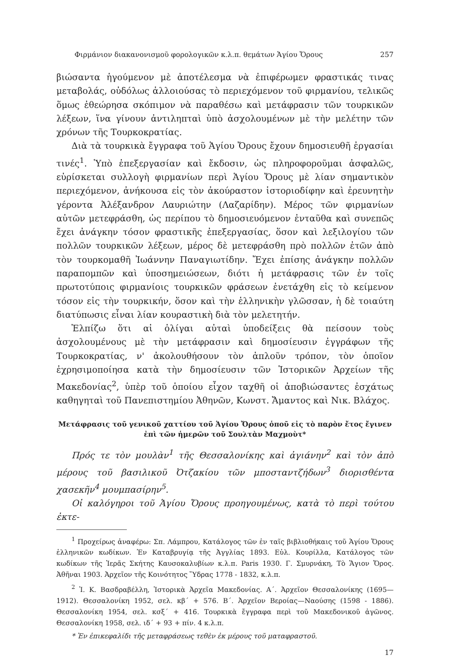Φιρμάνιον διακανονισμοῦ φορολογικῶν κ.λ.π. θεμάτων Ἁγίου Ὄρους 257
βιώσαντα ἡγούμενον μὲ ἀποτέλεσμα νὰ ἐπιφέρωμεν φραστικάς τινας μεταβολάς, οὐδόλως ἀλλοιούσας τὸ περιεχόμενον τοῦ φιρμανίου, τελικῶς ὅμως ἐθεώρησα σκόπιμον νὰ παραθέσω καὶ μετάφρασιν τῶν τουρκικῶν λέξεων, ἵνα γίνουν ἀντιληπταὶ ὑπὸ ἀσχολουμένων μὲ τὴν μελέτην τῶν χρόνων τῆς Τουρκοκρατίας.
Διὰ τὰ τουρκικὰ ἔγγραφα τοῦ Ἁγίου Ὄρους ἔχουν δημοσιευθῆ ἐργασίαι τινές<sup>1</sup>. Ὑπὸ ἐπεξεργασίαν καὶ ἔκδοσιν, ὡς πληροφοροῦμαι ἀσφαλῶς, εὑρίσκεται συλλογὴ φιρμανίων περὶ Ἁγίου Ὄρους μὲ λίαν σημαντικὸν περιεχόμενον, ἀνήκουσα εἰς τὸν ἀκούραστον ἱστοριοδίφην καὶ ἐρευνητὴν γέροντα Ἀλέξανδρον Λαυριώτην (Λαζαρίδην). Μέρος τῶν φιρμανίων αὐτῶν μετεφράσθη, ὡς περίπου τὸ δημοσιευόμενον ἐνταῦθα καὶ συνεπῶς ἔχει ἀνάγκην τόσον φραστικῆς ἐπεξεργασίας, ὅσον καὶ λεξιλογίου τῶν πολλῶν τουρκικῶν λέξεων, μέρος δὲ μετεφράσθη πρὸ πολλῶν ἐτῶν ἀπὸ τὸν τουρκομαθῆ Ἰωάννην Παναγιωτίδην. Ἔχει ἐπίσης ἀνάγκην πολλῶν παραπομπῶν καὶ ὑποσημειώσεων, διότι ἡ μετάφρασις τῶν ἐν τοῖς πρωτοτύποις φιρμανίοις τουρκικῶν φράσεων ἐνετάχθη εἰς τὸ κείμενον τόσον εἰς τὴν τουρκικήν, ὅσον καὶ τὴν ἑλληνικὴν γλῶσσαν, ἡ δὲ τοιαύτη διατύπωσις εἶναι λίαν κουραστικὴ διὰ τὸν μελετητήν.
Ἐλπίζω ὅτι αἱ ὀλίγαι αὐταὶ ὑποδείξεις θὰ πείσουν τοὺς ἀσχολουμένους μὲ τὴν μετάφρασιν καὶ δημοσίευσιν ἐγγράφων τῆς Τουρκοκρατίας, ν' ἀκολουθήσουν τὸν ἁπλοῦν τρόπον, τὸν ὁποῖον ἐχρησιμοποίησα κατὰ τὴν δημοσίευσιν τῶν Ἱστορικῶν Ἀρχείων τῆς Μακεδονίας<sup>2</sup>, ὑπὲρ τοῦ ὁποίου εἶχον ταχθῆ οἱ ἀποβιώσαντες ἐσχάτως καθηγηταὶ τοῦ Πανεπιστημίου Ἀθηνῶν, Κωνστ. Ἄμαντος καὶ Νικ. Βλάχος.
Μετάφρασις τοῦ γενικοῦ χαττίου τοῦ Ἁγίου Ὄρους ὁποῦ εἰς τὸ παρὸν ἔτος ἔγινεν
ἐπὶ τῶν ἡμερῶν τοῦ Σουλτὰν Μαχμοὺτ*
Πρός τε τὸν μουλὰν<sup>1</sup> τῆς Θεσσαλονίκης καὶ ἀγιάνην<sup>2</sup> καὶ τὸν ἀπὸ μέρους τοῦ βασιλικοῦ Ὀτζακίου τῶν μποσταντζήδων<sup>3</sup> διορισθέντα χασεκῆν<sup>4</sup> μουμπασίρην<sup>5</sup>.
Οἱ καλόγηροι τοῦ Ἁγίου Ὄρους προηγουμένως, κατὰ τὸ περὶ τούτου ἐκτε-
<sup>1</sup> Προχείρως ἀναφέρω: Σπ. Λάμπρου, Κατάλογος τῶν ἐν ταῖς βιβλιοθήκαις τοῦ Ἁγίου Ὄρους ἑλληνικῶν κωδίκων. Ἐν Καταβρυγίᾳ τῆς Ἀγγλίας 1893. Εὐλ. Κουρίλλα, Κατάλογος τῶν κωδίκων τῆς Ἱερᾶς Σκήτης Καυσοκαλυβίων κ.λ.π. Paris 1930. Γ. Σμυρνάκη, Τὸ Ἅγιον Ὄρος. Ἀθῆναι 1903. Ἀρχεῖον τῆς Κοινότητος Ὕδρας 1778 - 1832, κ.λ.π.
<sup>2</sup> Ἰ. Κ. Βασδραβέλλη, Ἱστορικὰ Ἀρχεῖα Μακεδονίας. Α΄. Ἀρχεῖον Θεσσαλονίκης (1695—1912). Θεσσαλονίκη 1952, σελ. κβ΄ + 576. Β΄. Ἀρχεῖον Βεροίας—Ναούσης (1598 - 1886). Θεσσαλονίκη 1954, σελ. κσξ΄ + 416. Τουρκικὰ ἔγγραφα περὶ τοῦ Μακεδονικοῦ ἀγῶνος. Θεσσαλονίκη 1958, σελ. ιδ΄ + 93 + πίν. 4 κ.λ.π.
* Ἐν ἐπικεφαλίδι τῆς μεταφράσεως τεθὲν ἐκ μέρους τοῦ ματαφραστοῦ.
17